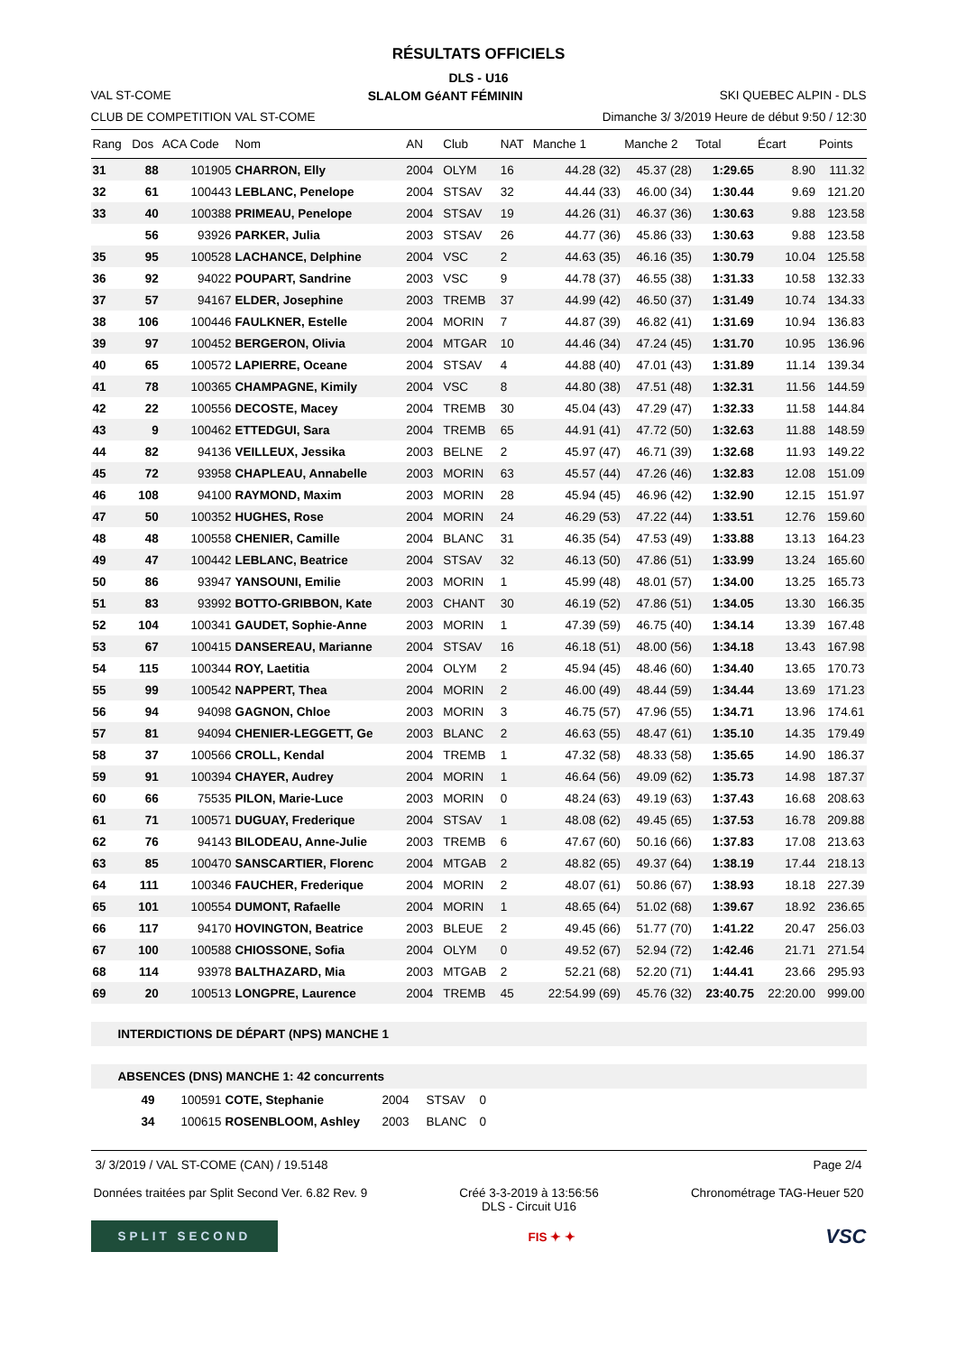RÉSULTATS OFFICIELS
DLS - U16
VAL ST-COME SLALOM GéANT FÉMININ SKI QUEBEC ALPIN - DLS
CLUB DE COMPETITION VAL ST-COME Dimanche 3/ 3/2019 Heure de début 9:50 / 12:30
| Rang | Dos | ACA Code | Nom | AN | Club | NAT | Manche 1 | Manche 2 | Total | Écart | Points |
| --- | --- | --- | --- | --- | --- | --- | --- | --- | --- | --- | --- |
| 31 | 88 | 101905 | CHARRON, Elly | 2004 | OLYM | 16 | 44.28 (32) | 45.37 (28) | 1:29.65 | 8.90 | 111.32 |
| 32 | 61 | 100443 | LEBLANC, Penelope | 2004 | STSAV | 32 | 44.44 (33) | 46.00 (34) | 1:30.44 | 9.69 | 121.20 |
| 33 | 40 | 100388 | PRIMEAU, Penelope | 2004 | STSAV | 19 | 44.26 (31) | 46.37 (36) | 1:30.63 | 9.88 | 123.58 |
| | 56 | 93926 | PARKER, Julia | 2003 | STSAV | 26 | 44.77 (36) | 45.86 (33) | 1:30.63 | 9.88 | 123.58 |
| 35 | 95 | 100528 | LACHANCE, Delphine | 2004 | VSC | 2 | 44.63 (35) | 46.16 (35) | 1:30.79 | 10.04 | 125.58 |
| 36 | 92 | 94022 | POUPART, Sandrine | 2003 | VSC | 9 | 44.78 (37) | 46.55 (38) | 1:31.33 | 10.58 | 132.33 |
| 37 | 57 | 94167 | ELDER, Josephine | 2003 | TREMB | 37 | 44.99 (42) | 46.50 (37) | 1:31.49 | 10.74 | 134.33 |
| 38 | 106 | 100446 | FAULKNER, Estelle | 2004 | MORIN | 7 | 44.87 (39) | 46.82 (41) | 1:31.69 | 10.94 | 136.83 |
| 39 | 97 | 100452 | BERGERON, Olivia | 2004 | MTGAR | 10 | 44.46 (34) | 47.24 (45) | 1:31.70 | 10.95 | 136.96 |
| 40 | 65 | 100572 | LAPIERRE, Oceane | 2004 | STSAV | 4 | 44.88 (40) | 47.01 (43) | 1:31.89 | 11.14 | 139.34 |
| 41 | 78 | 100365 | CHAMPAGNE, Kimily | 2004 | VSC | 8 | 44.80 (38) | 47.51 (48) | 1:32.31 | 11.56 | 144.59 |
| 42 | 22 | 100556 | DECOSTE, Macey | 2004 | TREMB | 30 | 45.04 (43) | 47.29 (47) | 1:32.33 | 11.58 | 144.84 |
| 43 | 9 | 100462 | ETTEDGUI, Sara | 2004 | TREMB | 65 | 44.91 (41) | 47.72 (50) | 1:32.63 | 11.88 | 148.59 |
| 44 | 82 | 94136 | VEILLEUX, Jessika | 2003 | BELNE | 2 | 45.97 (47) | 46.71 (39) | 1:32.68 | 11.93 | 149.22 |
| 45 | 72 | 93958 | CHAPLEAU, Annabelle | 2003 | MORIN | 63 | 45.57 (44) | 47.26 (46) | 1:32.83 | 12.08 | 151.09 |
| 46 | 108 | 94100 | RAYMOND, Maxim | 2003 | MORIN | 28 | 45.94 (45) | 46.96 (42) | 1:32.90 | 12.15 | 151.97 |
| 47 | 50 | 100352 | HUGHES, Rose | 2004 | MORIN | 24 | 46.29 (53) | 47.22 (44) | 1:33.51 | 12.76 | 159.60 |
| 48 | 48 | 100558 | CHENIER, Camille | 2004 | BLANC | 31 | 46.35 (54) | 47.53 (49) | 1:33.88 | 13.13 | 164.23 |
| 49 | 47 | 100442 | LEBLANC, Beatrice | 2004 | STSAV | 32 | 46.13 (50) | 47.86 (51) | 1:33.99 | 13.24 | 165.60 |
| 50 | 86 | 93947 | YANSOUNI, Emilie | 2003 | MORIN | 1 | 45.99 (48) | 48.01 (57) | 1:34.00 | 13.25 | 165.73 |
| 51 | 83 | 93992 | BOTTO-GRIBBON, Kate | 2003 | CHANT | 30 | 46.19 (52) | 47.86 (51) | 1:34.05 | 13.30 | 166.35 |
| 52 | 104 | 100341 | GAUDET, Sophie-Anne | 2003 | MORIN | 1 | 47.39 (59) | 46.75 (40) | 1:34.14 | 13.39 | 167.48 |
| 53 | 67 | 100415 | DANSEREAU, Marianne | 2004 | STSAV | 16 | 46.18 (51) | 48.00 (56) | 1:34.18 | 13.43 | 167.98 |
| 54 | 115 | 100344 | ROY, Laetitia | 2004 | OLYM | 2 | 45.94 (45) | 48.46 (60) | 1:34.40 | 13.65 | 170.73 |
| 55 | 99 | 100542 | NAPPERT, Thea | 2004 | MORIN | 2 | 46.00 (49) | 48.44 (59) | 1:34.44 | 13.69 | 171.23 |
| 56 | 94 | 94098 | GAGNON, Chloe | 2003 | MORIN | 3 | 46.75 (57) | 47.96 (55) | 1:34.71 | 13.96 | 174.61 |
| 57 | 81 | 94094 | CHENIER-LEGGETT, Ge | 2003 | BLANC | 2 | 46.63 (55) | 48.47 (61) | 1:35.10 | 14.35 | 179.49 |
| 58 | 37 | 100566 | CROLL, Kendal | 2004 | TREMB | 1 | 47.32 (58) | 48.33 (58) | 1:35.65 | 14.90 | 186.37 |
| 59 | 91 | 100394 | CHAYER, Audrey | 2004 | MORIN | 1 | 46.64 (56) | 49.09 (62) | 1:35.73 | 14.98 | 187.37 |
| 60 | 66 | 75535 | PILON, Marie-Luce | 2003 | MORIN | 0 | 48.24 (63) | 49.19 (63) | 1:37.43 | 16.68 | 208.63 |
| 61 | 71 | 100571 | DUGUAY, Frederique | 2004 | STSAV | 1 | 48.08 (62) | 49.45 (65) | 1:37.53 | 16.78 | 209.88 |
| 62 | 76 | 94143 | BILODEAU, Anne-Julie | 2003 | TREMB | 6 | 47.67 (60) | 50.16 (66) | 1:37.83 | 17.08 | 213.63 |
| 63 | 85 | 100470 | SANSCARTIER, Florenc | 2004 | MTGAB | 2 | 48.82 (65) | 49.37 (64) | 1:38.19 | 17.44 | 218.13 |
| 64 | 111 | 100346 | FAUCHER, Frederique | 2004 | MORIN | 2 | 48.07 (61) | 50.86 (67) | 1:38.93 | 18.18 | 227.39 |
| 65 | 101 | 100554 | DUMONT, Rafaelle | 2004 | MORIN | 1 | 48.65 (64) | 51.02 (68) | 1:39.67 | 18.92 | 236.65 |
| 66 | 117 | 94170 | HOVINGTON, Beatrice | 2003 | BLEUE | 2 | 49.45 (66) | 51.77 (70) | 1:41.22 | 20.47 | 256.03 |
| 67 | 100 | 100588 | CHIOSSONE, Sofia | 2004 | OLYM | 0 | 49.52 (67) | 52.94 (72) | 1:42.46 | 21.71 | 271.54 |
| 68 | 114 | 93978 | BALTHAZARD, Mia | 2003 | MTGAB | 2 | 52.21 (68) | 52.20 (71) | 1:44.41 | 23.66 | 295.93 |
| 69 | 20 | 100513 | LONGPRE, Laurence | 2004 | TREMB | 45 | 22:54.99 (69) | 45.76 (32) | 23:40.75 | 22:20.00 | 999.00 |
INTERDICTIONS DE DÉPART (NPS) MANCHE 1
ABSENCES (DNS) MANCHE 1: 42 concurrents
| | 49 | 100591 | COTE, Stephanie | 2004 | STSAV | 0 |
| | 34 | 100615 | ROSENBLOOM, Ashley | 2003 | BLANC | 0 |
3/ 3/2019 / VAL ST-COME (CAN) / 19.5148 Page 2/4
Données traitées par Split Second Ver. 6.82 Rev. 9 Créé 3-3-2019 à 13:56:56
DLS - Circuit U16 Chronométrage TAG-Heuer 520
SPLIT SECOND FIS ✦ ✦ VSC